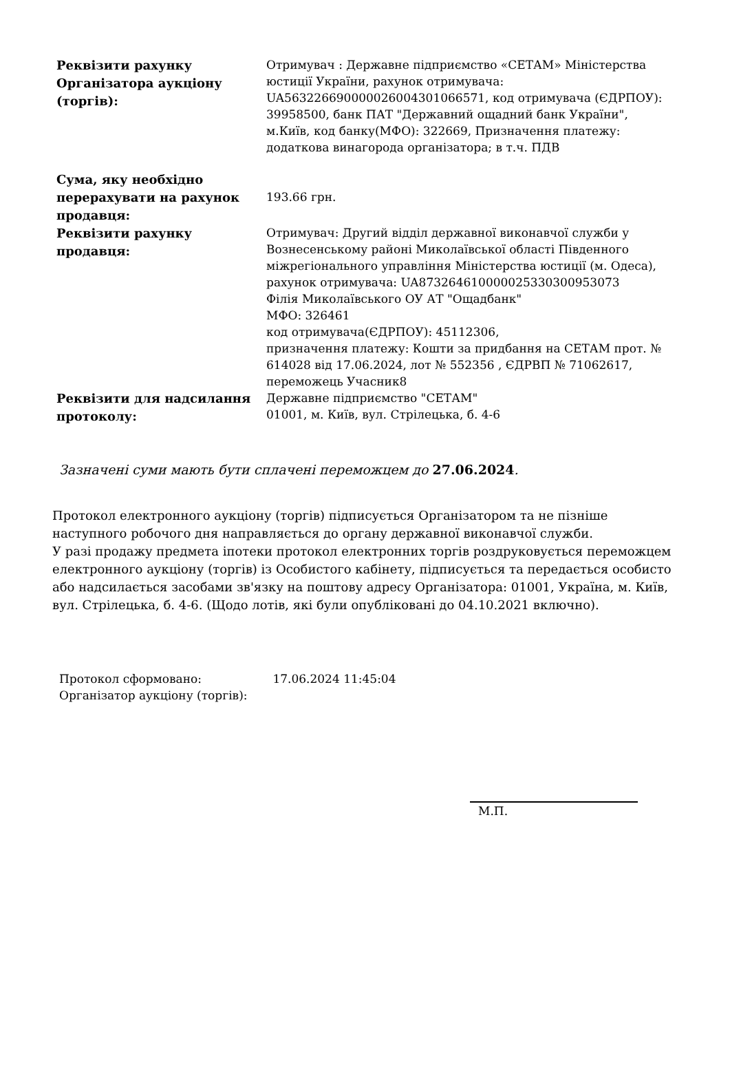| Реквізити рахунку Організатора аукціону (торгів): | Отримувач : Державне підприємство «СЕТАМ» Міністерства юстиції України, рахунок отримувача: UA563226690000026004301066571, код отримувача (ЄДРПОУ): 39958500, банк ПАТ "Державний ощадний банк України", м.Київ, код банку(МФО): 322669, Призначення платежу: додаткова винагорода організатора; в т.ч. ПДВ |
| Сума, яку необхідно перерахувати на рахунок продавця: | 193.66 грн. |
| Реквізити рахунку продавця: | Отримувач: Другий відділ державної виконавчої служби у Вознесенському районі Миколаївської області Південного міжрегіонального управління Міністерства юстиції (м. Одеса), рахунок отримувача: UA873264610000025330300953073 Філія Миколаївського ОУ АТ "Ощадбанк" МФО: 326461 код отримувача(ЄДРПОУ): 45112306, призначення платежу: Кошти за придбання на СЕТАМ прот. № 614028 від 17.06.2024, лот № 552356 , ЄДРВП № 71062617, переможець Учасник8 |
| Реквізити для надсилання протоколу: | Державне підприємство "СЕТАМ" 01001, м. Київ, вул. Стрілецька, б. 4-6 |
Зазначені суми мають бути сплачені переможцем до 27.06.2024.
Протокол електронного аукціону (торгів) підписується Організатором та не пізніше наступного робочого дня направляється до органу державної виконавчої служби.
У разі продажу предмета іпотеки протокол електронних торгів роздруковується переможцем електронного аукціону (торгів) із Особистого кабінету, підписується та передається особисто або надсилається засобами зв'язку на поштову адресу Організатора: 01001, Україна, м. Київ, вул. Стрілецька, б. 4-6. (Щодо лотів, які були опубліковані до 04.10.2021 включно).
Протокол сформовано: 17.06.2024 11:45:04
Організатор аукціону (торгів):
М.П.